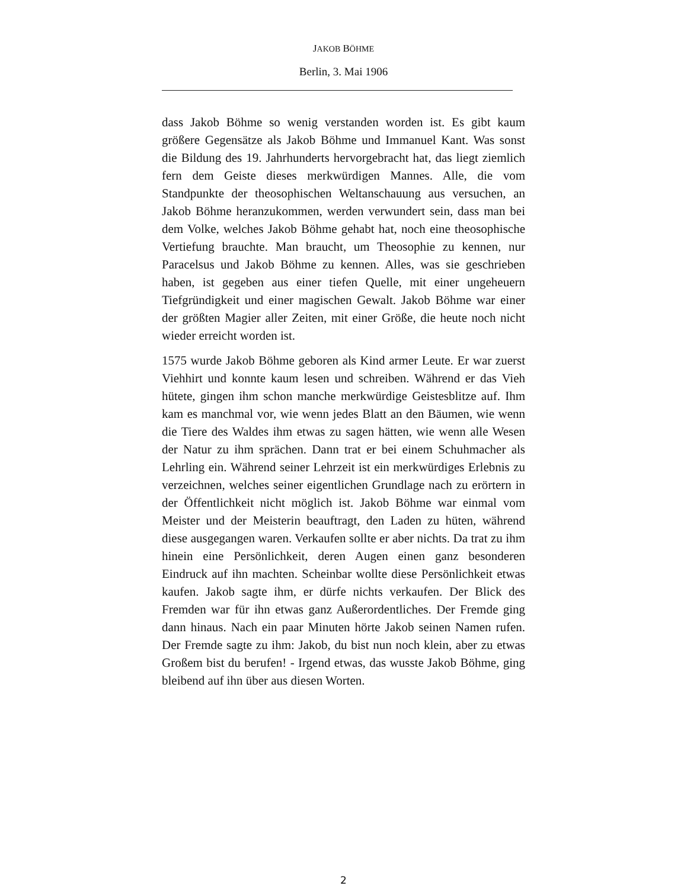JAKOB BÖHME
Berlin, 3. Mai 1906
dass Jakob Böhme so wenig verstanden worden ist. Es gibt kaum größere Gegensätze als Jakob Böhme und Immanuel Kant. Was sonst die Bildung des 19. Jahrhunderts hervorgebracht hat, das liegt ziemlich fern dem Geiste dieses merkwürdigen Mannes. Alle, die vom Standpunkte der theosophischen Weltanschauung aus versuchen, an Jakob Böhme heranzukommen, werden verwundert sein, dass man bei dem Volke, welches Jakob Böhme gehabt hat, noch eine theosophische Vertiefung brauchte. Man braucht, um Theosophie zu kennen, nur Paracelsus und Jakob Böhme zu kennen. Alles, was sie geschrieben haben, ist gegeben aus einer tiefen Quelle, mit einer ungeheuern Tiefgründigkeit und einer magischen Gewalt. Jakob Böhme war einer der größten Magier aller Zeiten, mit einer Größe, die heute noch nicht wieder erreicht worden ist.
1575 wurde Jakob Böhme geboren als Kind armer Leute. Er war zuerst Viehhirt und konnte kaum lesen und schreiben. Während er das Vieh hütete, gingen ihm schon manche merkwürdige Geistesblitze auf. Ihm kam es manchmal vor, wie wenn jedes Blatt an den Bäumen, wie wenn die Tiere des Waldes ihm etwas zu sagen hätten, wie wenn alle Wesen der Natur zu ihm sprächen. Dann trat er bei einem Schuhmacher als Lehrling ein. Während seiner Lehrzeit ist ein merkwürdiges Erlebnis zu verzeichnen, welches seiner eigentlichen Grundlage nach zu erörtern in der Öffentlichkeit nicht möglich ist. Jakob Böhme war einmal vom Meister und der Meisterin beauftragt, den Laden zu hüten, während diese ausgegangen waren. Verkaufen sollte er aber nichts. Da trat zu ihm hinein eine Persönlichkeit, deren Augen einen ganz besonderen Eindruck auf ihn machten. Scheinbar wollte diese Persönlichkeit etwas kaufen. Jakob sagte ihm, er dürfe nichts verkaufen. Der Blick des Fremden war für ihn etwas ganz Außerordentliches. Der Fremde ging dann hinaus. Nach ein paar Minuten hörte Jakob seinen Namen rufen. Der Fremde sagte zu ihm: Jakob, du bist nun noch klein, aber zu etwas Großem bist du berufen! - Irgend etwas, das wusste Jakob Böhme, ging bleibend auf ihn über aus diesen Worten.
2